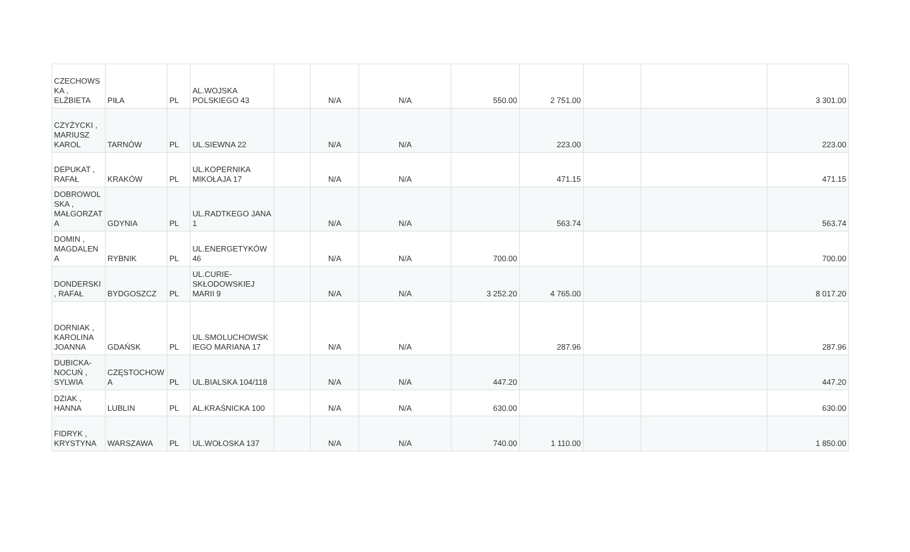| CZECHOWS KA , ELŻBIETA | PIŁA | PL | AL.WOJSKA POLSKIEGO 43 | | N/A | N/A | 550.00 | 2 751.00 | | | 3 301.00 |
| CZYŻYCKI , MARIUSZ KAROL | TARNÓW | PL | UL.SIEWNA 22 | | N/A | N/A | | 223.00 | | | 223.00 |
| DEPUKAT , RAFAŁ | KRAKÓW | PL | UL.KOPERNIKA MIKOŁAJA 17 | | N/A | N/A | | 471.15 | | | 471.15 |
| DOBROWOL SKA , MAŁGORZAT A | GDYNIA | PL | UL.RADTKEGO JANA 1 | | N/A | N/A | | 563.74 | | | 563.74 |
| DOMIN , MAGDALEN A | RYBNIK | PL | UL.ENERGETYKÓW 46 | | N/A | N/A | 700.00 | | | | 700.00 |
| DONDERSKI , RAFAŁ | BYDGOSZCZ | PL | UL.CURIE-SKŁODOWSKIEJ MARII 9 | | N/A | N/A | 3 252.20 | 4 765.00 | | | 8 017.20 |
| DORNIAK , KAROLINA JOANNA | GDAŃSK | PL | UL.SMOLUCHOWSK IEGO MARIANA 17 | | N/A | N/A | | 287.96 | | | 287.96 |
| DUBICKA-NOCUŃ , SYLWIA | CZĘSTOCHOW A | PL | UL.BIALSKA 104/118 | | N/A | N/A | 447.20 | | | | 447.20 |
| DZIAK , HANNA | LUBLIN | PL | AL.KRAŚNICKA 100 | | N/A | N/A | 630.00 | | | | 630.00 |
| FIDRYK , KRYSTYNA | WARSZAWA | PL | UL.WOŁOSKA 137 | | N/A | N/A | 740.00 | 1 110.00 | | | 1 850.00 |